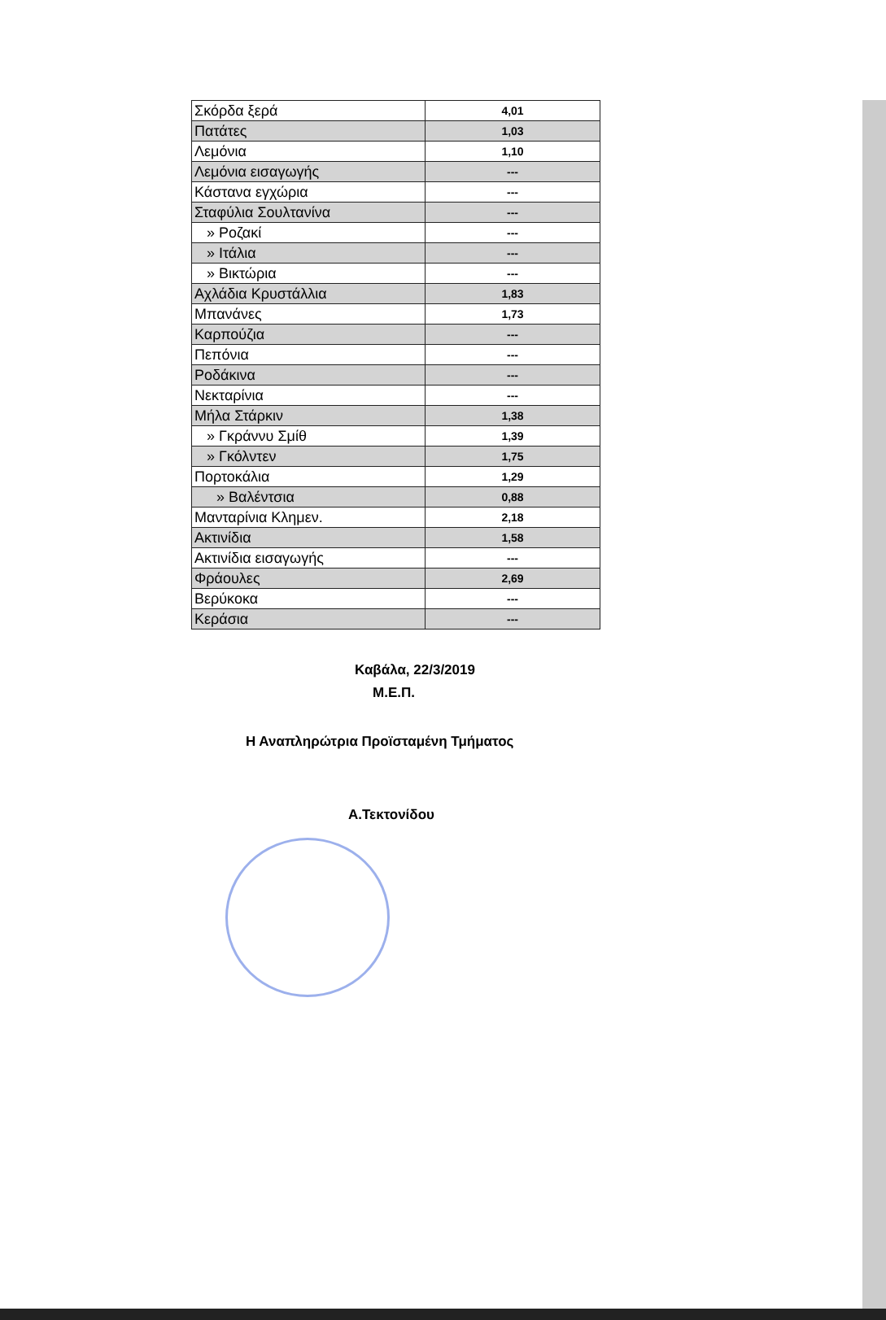| Σκόρδα ξερά | 4,01 |
| Πατάτες | 1,03 |
| Λεμόνια | 1,10 |
| Λεμόνια εισαγωγής | --- |
| Κάστανα εγχώρια | --- |
| Σταφύλια Σουλτανίνα | --- |
| » Ροζακί | --- |
| » Ιτάλια | --- |
| » Βικτώρια | --- |
| Αχλάδια Κρυστάλλια | 1,83 |
| Μπανάνες | 1,73 |
| Καρπούζια | --- |
| Πεπόνια | --- |
| Ροδάκινα | --- |
| Νεκταρίνια | --- |
| Μήλα Στάρκιν | 1,38 |
| » Γκράννυ Σμίθ | 1,39 |
| » Γκόλντεν | 1,75 |
| Πορτοκάλια | 1,29 |
| » Βαλέντσια | 0,88 |
| Μανταρίνια Κλημεν. | 2,18 |
| Ακτινίδια | 1,58 |
| Ακτινίδια εισαγωγής | --- |
| Φράουλες | 2,69 |
| Βερύκοκα | --- |
| Κεράσια | --- |
Καβάλα, 22/3/2019
Μ.Ε.Π.
Η Αναπληρώτρια Προϊσταμένη Τμήματος
Α.Τεκτονίδου